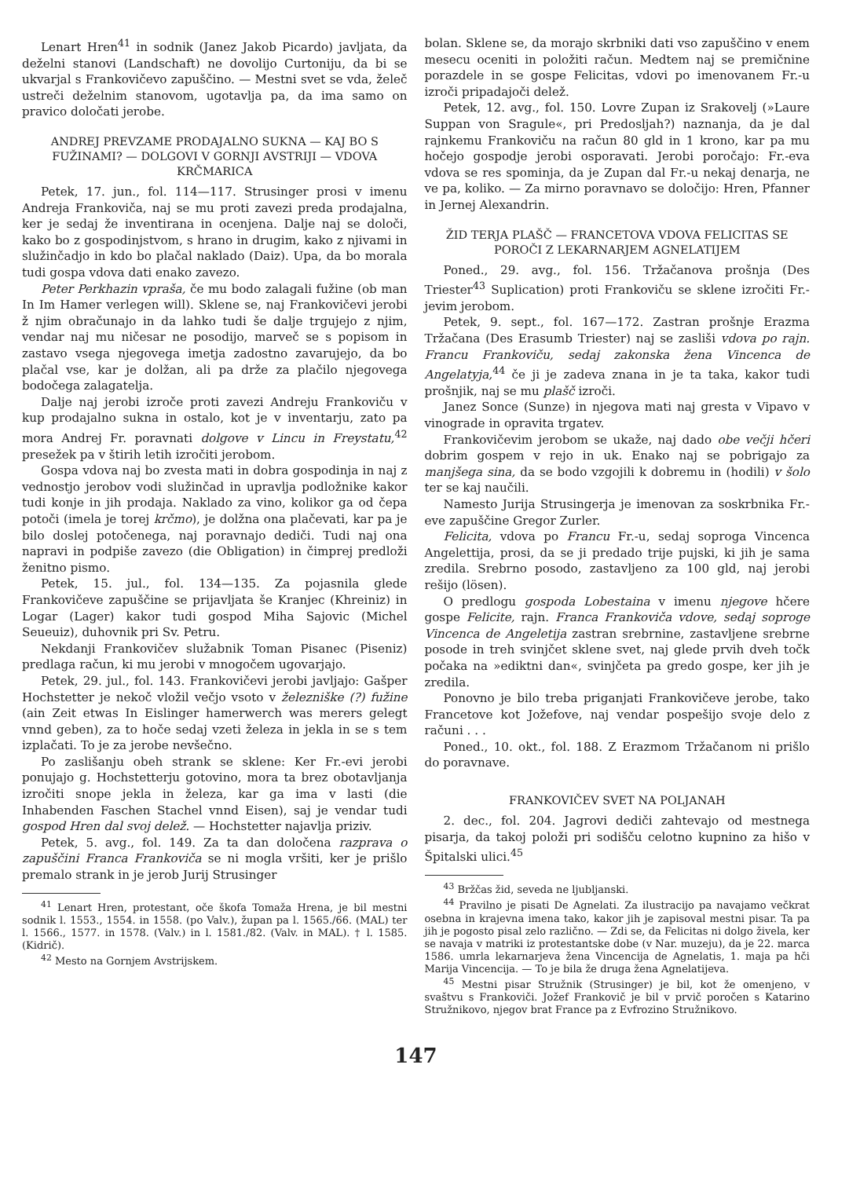Lenart Hren<sup>41</sup> in sodnik (Janez Jakob Picardo) javljata, da deželni stanovi (Landschaft) ne dovolijo Curtoniju, da bi se ukvarjal s Frankovičevo zapuščino. — Mestni svet se vda, želeč ustreči deželnim stanovom, ugotavlja pa, da ima samo on pravico določati jerobe.
ANDREJ PREVZAME PRODAJALNO SUKNA — KAJ BO S FUŽINAMI? — DOLGOVI V GORNJI AVSTRIJI — VDOVA KRČMARICA
Petek, 17. jun., fol. 114—117. Strusinger prosi v imenu Andreja Frankoviča, naj se mu proti zavezi preda prodajalna, ker je sedaj že inventirana in ocenjena. Dalje naj se določi, kako bo z gospodinjstvom, s hrano in drugim, kako z njivami in služinčadjo in kdo bo plačal naklado (Daiz). Upa, da bo morala tudi gospa vdova dati enako zavezo.
Peter Perkhazin vpraša, če mu bodo zalagali fužine (ob man In Im Hamer verlegen will). Sklene se, naj Frankovičevi jerobi ž njim obračunajo in da lahko tudi še dalje trgujejo z njim, vendar naj mu ničesar ne posodijo, marveč se s popisom in zastavo vsega njegovega imetja zadostno zavarujejo, da bo plačal vse, kar je dolžan, ali pa drže za plačilo njegovega bodočega zalagatelja.
Dalje naj jerobi izroče proti zavezi Andreju Frankoviču v kup prodajalno sukna in ostalo, kot je v inventarju, zato pa mora Andrej Fr. poravnati dolgove v Lincu in Freystatu,<sup>42</sup> presežek pa v štirih letih izročiti jerobom.
Gospa vdova naj bo zvesta mati in dobra gospodinja in naj z vednostjo jerobov vodi služinčad in upravlja podložnike kakor tudi konje in jih prodaja. Naklado za vino, kolikor ga od čepa potoči (imela je torej krčmo), je dolžna ona plačevati, kar pa je bilo doslej potočenega, naj poravnajo dediči. Tudi naj ona napravi in podpiše zavezo (die Obligation) in čimprej predloži ženitno pismo.
Petek, 15. jul., fol. 134—135. Za pojasnila glede Frankovičeve zapuščine se prijavljata še Kranjec (Khreiniz) in Logar (Lager) kakor tudi gospod Miha Sajovic (Michel Seueuiz), duhovnik pri Sv. Petru.
Nekdanji Frankovičev služabnik Toman Pisanec (Piseniz) predlaga račun, ki mu jerobi v mnogočem ugovarjajo.
Petek, 29. jul., fol. 143. Frankovičevi jerobi javljajo: Gašper Hochstetter je nekoč vložil večjo vsoto v železniške (?) fužine (ain Zeit etwas In Eislinger hamerwerch was merers gelegt vnnd geben), za to hoče sedaj vzeti železa in jekla in se s tem izplačati. To je za jerobe nevšečno.
Po zaslišanju obeh strank se sklene: Ker Fr.-evi jerobi ponujajo g. Hochstetterju gotovino, mora ta brez obotavljanja izročiti snope jekla in železa, kar ga ima v lasti (die Inhabenden Faschen Stachel vnnd Eisen), saj je vendar tudi gospod Hren dal svoj delež. — Hochstetter najavlja priziv.
Petek, 5. avg., fol. 149. Za ta dan določena razprava o zapuščini Franca Frankoviča se ni mogla vršiti, ker je prišlo premalo strank in je jerob Jurij Strusinger
<sup>41</sup> Lenart Hren, protestant, oče škofa Tomaža Hrena, je bil mestni sodnik l. 1553., 1554. in 1558. (po Valv.), župan pa l. 1565./66. (MAL) ter l. 1566., 1577. in 1578. (Valv.) in l. 1581./82. (Valv. in MAL). † l. 1585. (Kidrič).
<sup>42</sup> Mesto na Gornjem Avstrijskem.
bolan. Sklene se, da morajo skrbniki dati vso zapuščino v enem mesecu oceniti in položiti račun. Medtem naj se premičnine porazdele in se gospe Felicitas, vdovi po imenovanem Fr.-u izroči pripadajoči delež.
Petek, 12. avg., fol. 150. Lovre Zupan iz Srakovelj (»Laure Suppan von Sragule«, pri Predosljah?) naznanja, da je dal rajnkemu Frankoviču na račun 80 gld in 1 krono, kar pa mu hočejo gospodje jerobi osporavati. Jerobi poročajo: Fr.-eva vdova se res spominja, da je Zupan dal Fr.-u nekaj denarja, ne ve pa, koliko. — Za mirno poravnavo se določijo: Hren, Pfanner in Jernej Alexandrin.
ŽID TERJA PLAŠČ — FRANCETOVA VDOVA FELICITAS SE POROČI Z LEKARNARJEM AGNELATIJEM
Poned., 29. avg., fol. 156. Tržačanova prošnja (Des Triester<sup>43</sup> Suplication) proti Frankoviču se sklene izročiti Fr.-jevim jerobom.
Petek, 9. sept., fol. 167—172. Zastran prošnje Erazma Tržačana (Des Erasumb Triester) naj se zasliši vdova po rajn. Francu Frankoviču, sedaj zakonska žena Vincenca de Angelatyja,<sup>44</sup> če ji je zadeva znana in je ta taka, kakor tudi prošnjik, naj se mu plašč izroči.
Janez Sonce (Sunze) in njegova mati naj gresta v Vipavo v vinograde in opravita trgatev.
Frankovičevim jerobom se ukaže, naj dado obe večji hčeri dobrim gospem v rejo in uk. Enako naj se pobrigajo za manjšega sina, da se bodo vzgojili k dobremu in (hodili) v šolo ter se kaj naučili.
Namesto Jurija Strusingerja je imenovan za soskrbnika Fr.-eve zapuščine Gregor Zurler.
Felicita, vdova po Francu Fr.-u, sedaj soproga Vincenca Angelettija, prosi, da se ji predado trije pujski, ki jih je sama zredila. Srebrno posodo, zastavljeno za 100 gld, naj jerobi rešijo (lösen).
O predlogu gospoda Lobestaina v imenu njegove hčere gospe Felicite, rajn. Franca Frankoviča vdove, sedaj soproge Vincenca de Angeletija zastran srebrnine, zastavljene srebrne posode in treh svinjčet sklene svet, naj glede prvih dveh točk počaka na »ediktni dan«, svinjčeta pa gredo gospe, ker jih je zredila.
Ponovno je bilo treba priganjati Frankovičeve jerobe, tako Francetove kot Jožefove, naj vendar pospešijo svoje delo z računi . . .
Poned., 10. okt., fol. 188. Z Erazmom Tržačanom ni prišlo do poravnave.
FRANKOVIČEV SVET NA POLJANAH
2. dec., fol. 204. Jagrovi dediči zahtevajo od mestnega pisarja, da takoj položi pri sodišču celotno kupnino za hišo v Špitalski ulici.<sup>45</sup>
<sup>43</sup> Bržčas žid, seveda ne ljubljanski.
<sup>44</sup> Pravilno je pisati De Agnelati. Za ilustracijo pa navajamo večkrat osebna in krajevna imena tako, kakor jih je zapisoval mestni pisar. Ta pa jih je pogosto pisal zelo različno. — Zdi se, da Felicitas ni dolgo živela, ker se navaja v matriki iz protestantske dobe (v Nar. muzeju), da je 22. marca 1586. umrla lekarnarjeva žena Vincencija de Agnelatis, 1. maja pa hči Marija Vincencija. — To je bila že druga žena Agnelatijeva.
<sup>45</sup> Mestni pisar Stružnik (Strusinger) je bil, kot že omenjeno, v svaštvu s Frankoviči. Jožef Frankovič je bil v prvič poročen s Katarino Stružnikovo, njegov brat France pa z Evfrozino Stružnikovo.
147